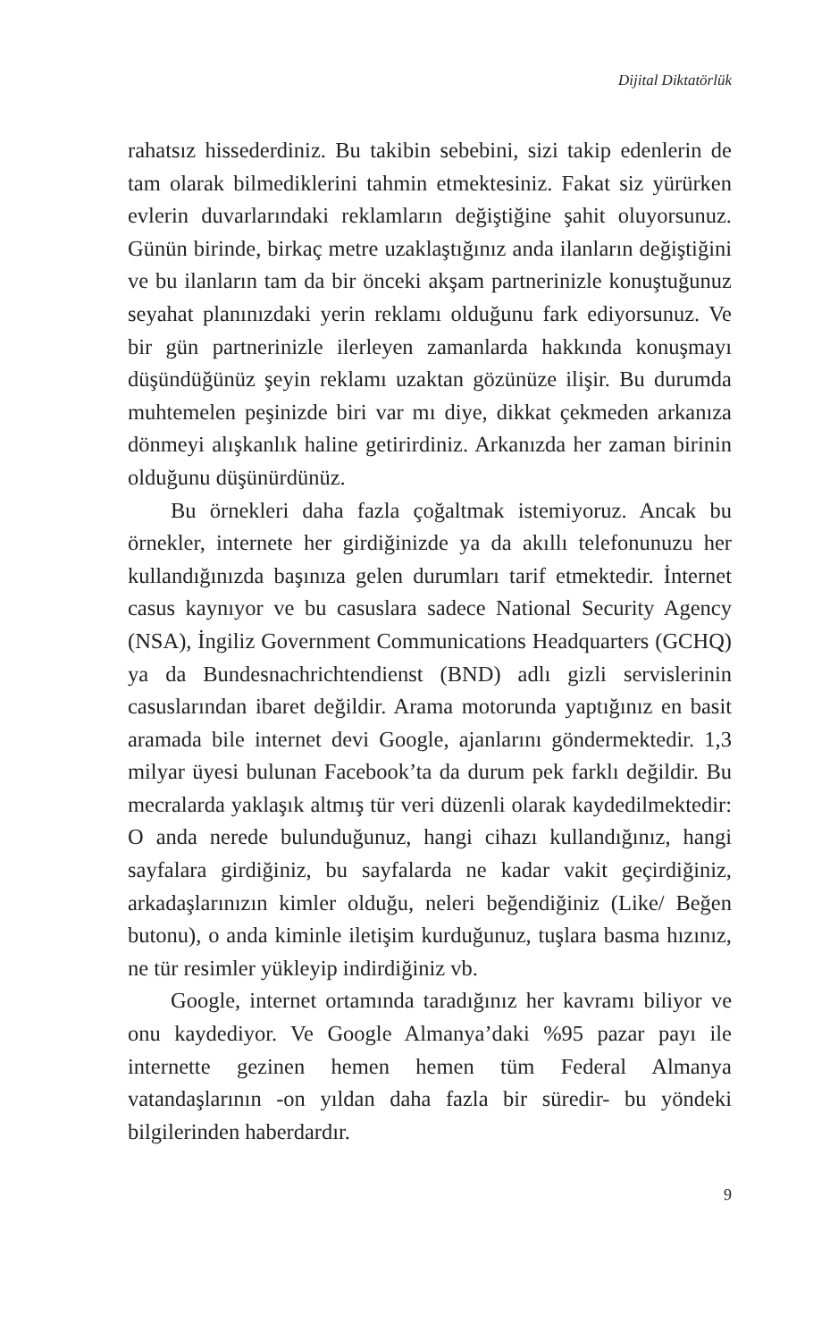Dijital Diktatörlük
rahatsız hissederdiniz. Bu takibin sebebini, sizi takip edenlerin de tam olarak bilmediklerini tahmin etmektesiniz. Fakat siz yürürken evlerin duvarlarındaki reklamların değiştiğine şahit oluyorsunuz. Günün birinde, birkaç metre uzaklaştığınız anda ilanların değiştiğini ve bu ilanların tam da bir önceki akşam partnerinizle konuştuğunuz seyahat planınızdaki yerin reklamı olduğunu fark ediyorsunuz. Ve bir gün partnerinizle ilerleyen zamanlarda hakkında konuşmayı düşündüğünüz şeyin reklamı uzaktan gözünüze ilişir. Bu durumda muhtemelen peşinizde biri var mı diye, dikkat çekmeden arkanıza dönmeyi alışkanlık haline getirirdiniz. Arkanızda her zaman birinin olduğunu düşünürdünüz.
Bu örnekleri daha fazla çoğaltmak istemiyoruz. Ancak bu örnekler, internete her girdiğinizde ya da akıllı telefonunuzu her kullandığınızda başınıza gelen durumları tarif etmektedir. İnternet casus kaynıyor ve bu casuslara sadece National Security Agency (NSA), İngiliz Government Communications Headquarters (GCHQ) ya da Bundesnachrichtendienst (BND) adlı gizli servislerinin casuslarından ibaret değildir. Arama motorunda yaptığınız en basit aramada bile internet devi Google, ajanlarını göndermektedir. 1,3 milyar üyesi bulunan Facebook’ta da durum pek farklı değildir. Bu mecralarda yaklaşık altmış tür veri düzenli olarak kaydedilmektedir: O anda nerede bulunduğunuz, hangi cihazı kullandığınız, hangi sayfalara girdiğiniz, bu sayfalarda ne kadar vakit geçirdiğiniz, arkadaşlarınızın kimler olduğu, neleri beğendiğiniz (Like/ Beğen butonu), o anda kiminle iletişim kurduğunuz, tuşlara basma hızınız, ne tür resimler yükleyip indirdiğiniz vb.
Google, internet ortamında taradığınız her kavramı biliyor ve onu kaydediyor. Ve Google Almanya’daki %95 pazar payı ile internette gezinen hemen hemen tüm Federal Almanya vatandaşlarının -on yıldan daha fazla bir süredir- bu yöndeki bilgilerinden haberdardır.
9